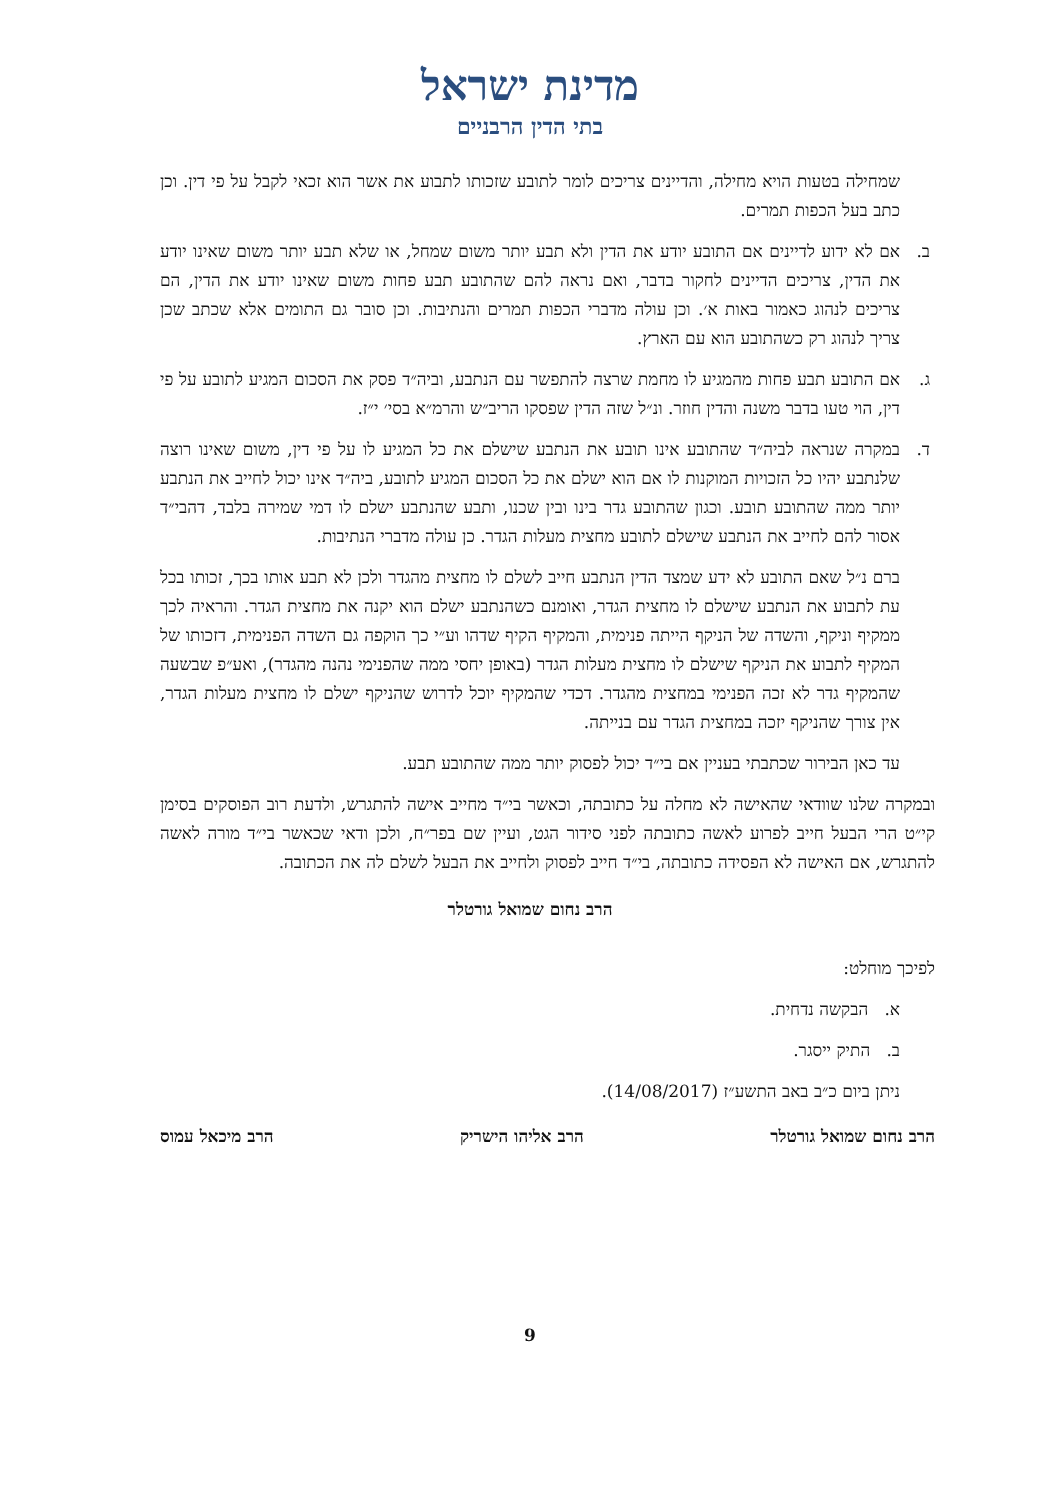מדינת ישראל
בתי הדין הרבניים
שמחילה בטעות הויא מחילה, והדיינים צריכים לומר לתובע שזכותו לתבוע את אשר הוא זכאי לקבל על פי דין. וכן כתב בעל הכפות תמרים.
ב. אם לא ידוע לדיינים אם התובע יודע את הדין ולא תבע יותר משום שמחל, או שלא תבע יותר משום שאינו יודע את הדין, צריכים הדיינים לחקור בדבר, ואם נראה להם שהתובע תבע פחות משום שאינו יודע את הדין, הם צריכים לנהוג כאמור באות א׳. וכן עולה מדברי הכפות תמרים והנתיבות. וכן סובר גם התומים אלא שכתב שכן צריך לנהוג רק כשהתובע הוא עם הארץ.
ג. אם התובע תבע פחות מהמגיע לו מחמת שרצה להתפשר עם הנתבע, וביה״ד פסק את הסכום המגיע לתובע על פי דין, הוי טעו בדבר משנה והדין חוזר. ונ״ל שזה הדין שפסקו הריב״ש והרמ״א בסי׳ י״ז.
ד. במקרה שנראה לביה״ד שהתובע אינו תובע את הנתבע שישלם את כל המגיע לו על פי דין, משום שאינו רוצה שלנתבע יהיו כל הזכויות המוקנות לו אם הוא ישלם את כל הסכום המגיע לתובע, ביה״ד אינו יכול לחייב את הנתבע יותר ממה שהתובע תובע. וכגון שהתובע גדר בינו ובין שכנו, ותבע שהנתבע ישלם לו דמי שמירה בלבד, דהבי״ד אסור להם לחייב את הנתבע שישלם לתובע מחצית מעלות הגדר. כן עולה מדברי הנתיבות.
ברם נ״ל שאם התובע לא ידע שמצד הדין הנתבע חייב לשלם לו מחצית מהגדר ולכן לא תבע אותו בכך, זכותו בכל עת לתבוע את הנתבע שישלם לו מחצית הגדר, ואומנם כשהנתבע ישלם הוא יקנה את מחצית הגדר. והראיה לכך ממקיף וניקף, והשדה של הניקף הייתה פנימית, והמקיף הקיף שדהו וע״י כך הוקפה גם השדה הפנימית, דזכותו של המקיף לתבוע את הניקף שישלם לו מחצית מעלות הגדר (באופן יחסי ממה שהפנימי נהנה מהגדר), ואע״פ שבשעה שהמקיף גדר לא זכה הפנימי במחצית מהגדר. דכדי שהמקיף יוכל לדרוש שהניקף ישלם לו מחצית מעלות הגדר, אין צורך שהניקף יזכה במחצית הגדר עם בנייתה.
עד כאן הבירור שכתבתי בעניין אם בי״ד יכול לפסוק יותר ממה שהתובע תבע.
ובמקרה שלנו שוודאי שהאישה לא מחלה על כתובתה, וכאשר בי״ד מחייב אישה להתגרש, ולדעת רוב הפוסקים בסימן קי״ט הרי הבעל חייב לפרוע לאשה כתובתה לפני סידור הגט, ועיין שם בפר״ח, ולכן ודאי שכאשר בי״ד מורה לאשה להתגרש, אם האישה לא הפסידה כתובתה, בי״ד חייב לפסוק ולחייב את הבעל לשלם לה את הכתובה.
הרב נחום שמואל גורטלר
לפיכך מוחלט:
א. הבקשה נדחית.
ב. התיק ייסגר.
ניתן ביום כ״ב באב התשע״ז (14/08/2017).
הרב נחום שמואל גורטלר הרב אליהו הישריק הרב מיכאל עמוס
9